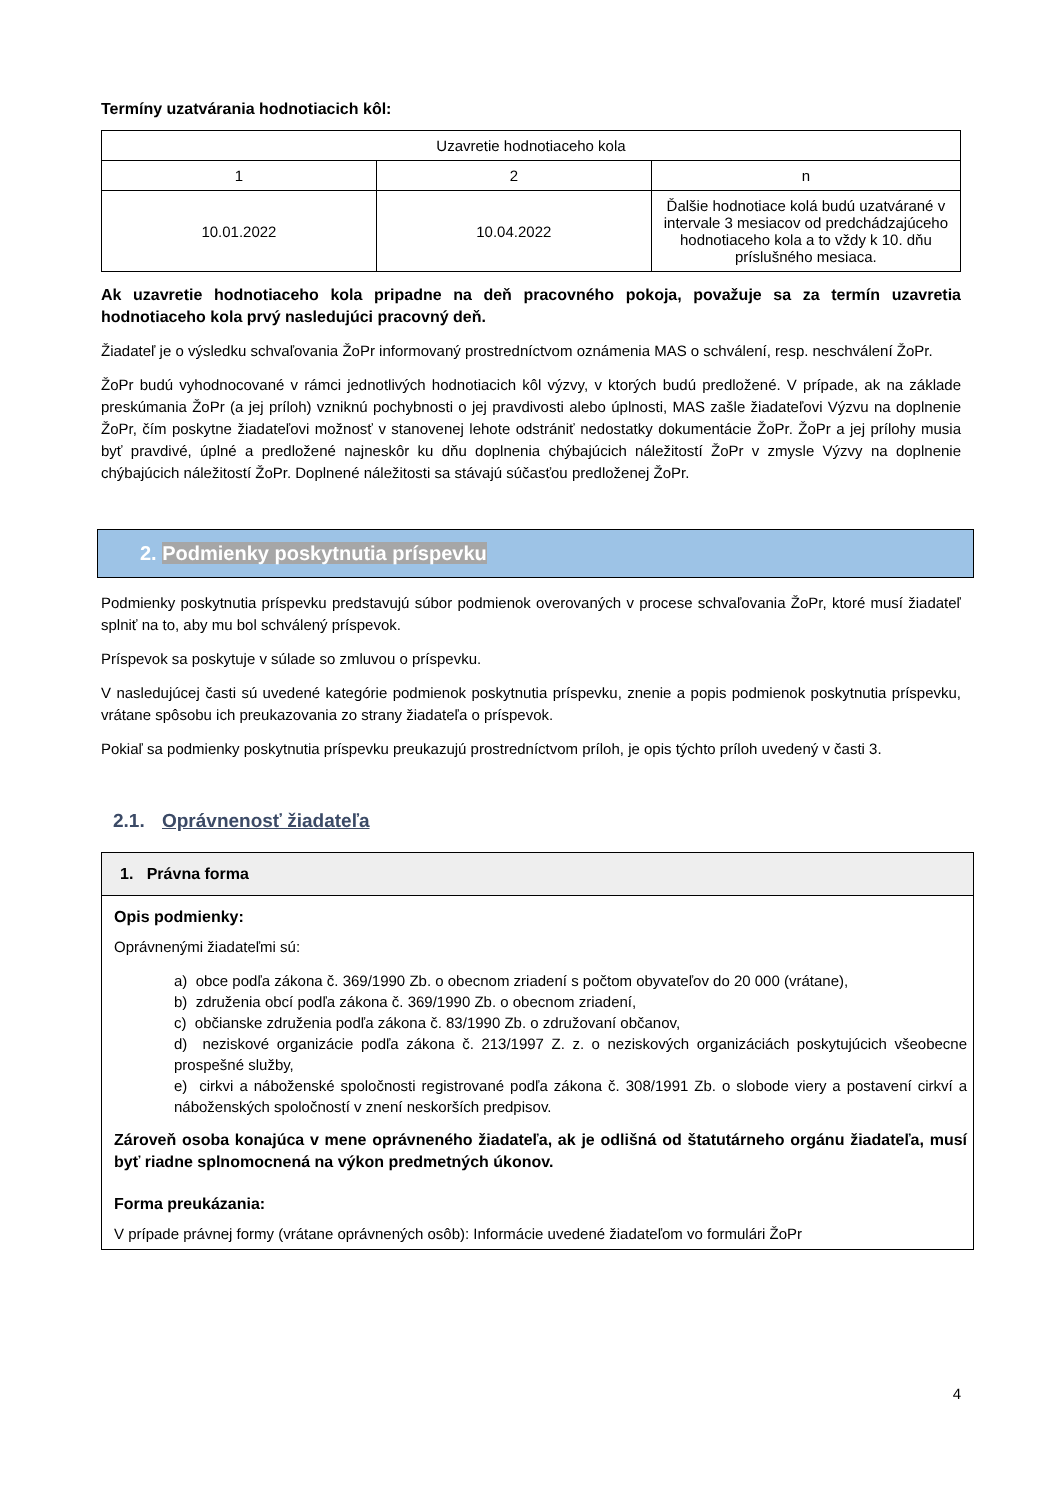Termíny uzatvárania hodnotiacich kôl:
| Uzavretie hodnotiaceho kola | | |
| 1 | 2 | n |
| 10.01.2022 | 10.04.2022 | Ďalšie hodnotiace kolá budú uzatvárané v intervale 3 mesiacov od predchádzajúceho hodnotiaceho kola a to vždy k 10. dňu príslušného mesiaca. |
Ak uzavretie hodnotiaceho kola pripadne na deň pracovného pokoja, považuje sa za termín uzavretia hodnotiaceho kola prvý nasledujúci pracovný deň.
Žiadateľ je o výsledku schvaľovania ŽoPr informovaný prostredníctvom oznámenia MAS o schválení, resp. neschválení ŽoPr.
ŽoPr budú vyhodnocované v rámci jednotlivých hodnotiacich kôl výzvy, v ktorých budú predložené. V prípade, ak na základe preskúmania ŽoPr (a jej príloh) vzniknú pochybnosti o jej pravdivosti alebo úplnosti, MAS zašle žiadateľovi Výzvu na doplnenie ŽoPr, čím poskytne žiadateľovi možnosť v stanovenej lehote odstrániť nedostatky dokumentácie ŽoPr. ŽoPr a jej prílohy musia byť pravdivé, úplné a predložené najneskôr ku dňu doplnenia chýbajúcich náležitostí ŽoPr v zmysle Výzvy na doplnenie chýbajúcich náležitostí ŽoPr. Doplnené náležitosti sa stávajú súčasťou predloženej ŽoPr.
2. Podmienky poskytnutia príspevku
Podmienky poskytnutia príspevku predstavujú súbor podmienok overovaných v procese schvaľovania ŽoPr, ktoré musí žiadateľ splniť na to, aby mu bol schválený príspevok.
Príspevok sa poskytuje v súlade so zmluvou o príspevku.
V nasledujúcej časti sú uvedené kategórie podmienok poskytnutia príspevku, znenie a popis podmienok poskytnutia príspevku, vrátane spôsobu ich preukazovania zo strany žiadateľa o príspevok.
Pokiaľ sa podmienky poskytnutia príspevku preukazujú prostredníctvom príloh, je opis týchto príloh uvedený v časti 3.
2.1. Oprávnenosť žiadateľa
1. Právna forma
Opis podmienky:
Oprávnenými žiadateľmi sú:
a) obce podľa zákona č. 369/1990 Zb. o obecnom zriadení s počtom obyvateľov do 20 000 (vrátane),
b) združenia obcí podľa zákona č. 369/1990 Zb. o obecnom zriadení,
c) občianske združenia podľa zákona č. 83/1990 Zb. o združovaní občanov,
d) neziskové organizácie podľa zákona č. 213/1997 Z. z. o neziskových organizáciách poskytujúcich všeobecne prospešné služby,
e) cirkvi a náboženské spoločnosti registrované podľa zákona č. 308/1991 Zb. o slobode viery a postavení cirkví a náboženských spoločností v znení neskorších predpisov.
Zároveň osoba konajúca v mene oprávneného žiadateľa, ak je odlišná od štatutárneho orgánu žiadateľa, musí byť riadne splnomocnená na výkon predmetných úkonov.
Forma preukázania:
V prípade právnej formy (vrátane oprávnených osôb): Informácie uvedené žiadateľom vo formulári ŽoPr
4